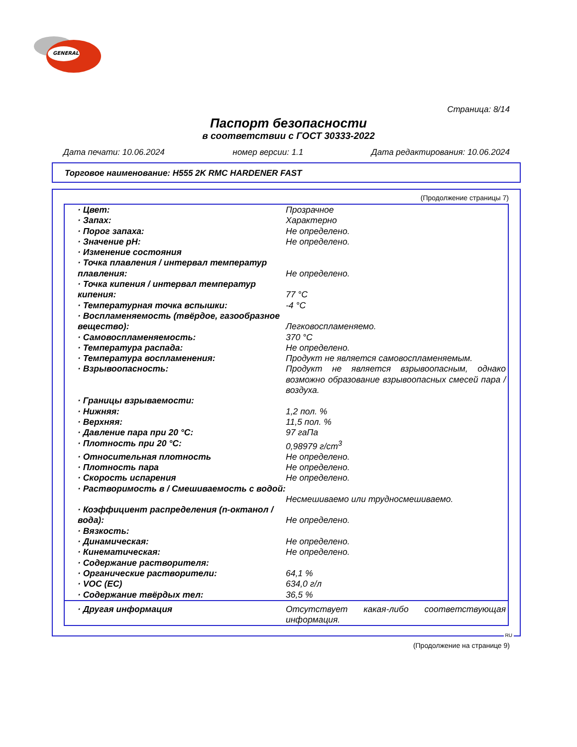GENERAL
Страница: 8/14
Паспорт безопасности
в соответствии с ГОСТ 30333-2022
Дата печати: 10.06.2024 номер версии: 1.1 Дата редактирования: 10.06.2024
Торговое наименование: H555 2K RMC HARDENER FAST
(Продолжение страницы 7)
| · Цвет: | Прозрачное |
| · Запах: | Характерно |
| · Порог запаха: | Не определено. |
| · Значение pH: | Не определено. |
| · Изменение состояния | |
| · Точка плавления / интервал температур плавления: | Не определено. |
| · Точка кипения / интервал температур кипения: | 77 °C |
| · Температурная точка вспышки: | -4 °C |
| · Воспламеняемость (твёрдое, газообразное вещество): | Легковоспламеняемо. |
| · Самовоспламеняемость: | 370 °C |
| · Температура распада: | Не определено. |
| · Температура воспламенения: | Продукт не является самовоспламеняемым. |
| · Взрывоопасность: | Продукт не является взрывоопасным, однако возможно образование взрывоопасных смесей пара / воздуха. |
| · Границы взрываемости: | |
| · Нижняя: | 1,2 пол. % |
| · Верхняя: | 11,5 пол. % |
| · Давление пара при 20 °C: | 97 гаПа |
| · Плотность при 20 °C: | 0,98979 г/cm<sup>3</sup> |
| · Относительная плотность | Не определено. |
| · Плотность пара | Не определено. |
| · Скорость испарения | Не определено. |
| · Растворимость в / Смешиваемость с водой: | Несмешиваемо или трудносмешиваемо. |
| · Коэффициент распределения (n-октанол / вода): | Не определено. |
| · Вязкость: | |
| · Динамическая: | Не определено. |
| · Кинематическая: | Не определено. |
| · Содержание растворителя: | |
| · Органические растворители: | 64,1 % |
| · VOC (EC) | 634,0 г/л |
| · Содержание твёрдых тел: | 36,5 % |
| · Другая информация | Отсутствует какая-либо соответствующая информация. |
RU
(Продолжение на странице 9)